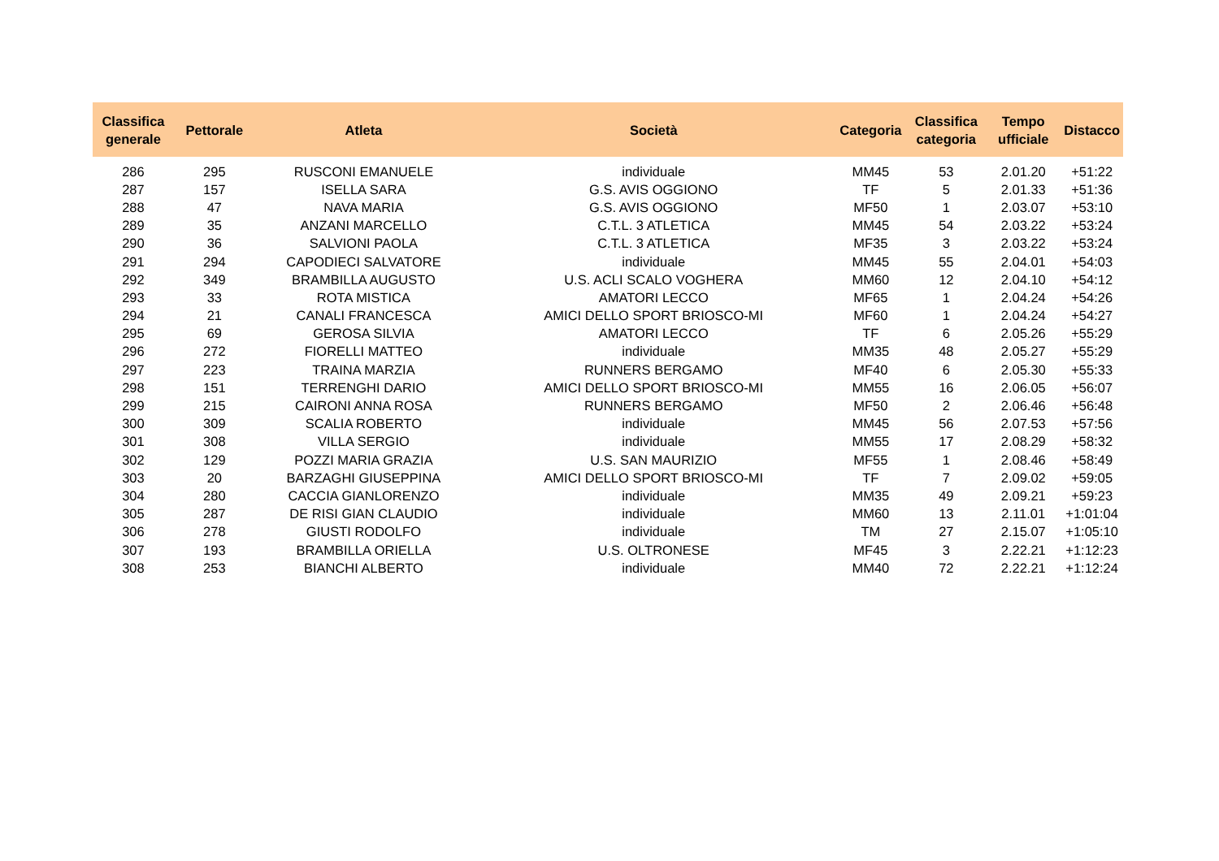| Classifica generale | Pettorale | Atleta | Società | Categoria | Classifica categoria | Tempo ufficiale | Distacco |
| --- | --- | --- | --- | --- | --- | --- | --- |
| 286 | 295 | RUSCONI EMANUELE | individuale | MM45 | 53 | 2.01.20 | +51:22 |
| 287 | 157 | ISELLA SARA | G.S. AVIS OGGIONO | TF | 5 | 2.01.33 | +51:36 |
| 288 | 47 | NAVA MARIA | G.S. AVIS OGGIONO | MF50 | 1 | 2.03.07 | +53:10 |
| 289 | 35 | ANZANI MARCELLO | C.T.L. 3 ATLETICA | MM45 | 54 | 2.03.22 | +53:24 |
| 290 | 36 | SALVIONI PAOLA | C.T.L. 3 ATLETICA | MF35 | 3 | 2.03.22 | +53:24 |
| 291 | 294 | CAPODIECI SALVATORE | individuale | MM45 | 55 | 2.04.01 | +54:03 |
| 292 | 349 | BRAMBILLA AUGUSTO | U.S. ACLI SCALO VOGHERA | MM60 | 12 | 2.04.10 | +54:12 |
| 293 | 33 | ROTA MISTICA | AMATORI LECCO | MF65 | 1 | 2.04.24 | +54:26 |
| 294 | 21 | CANALI FRANCESCA | AMICI DELLO SPORT BRIOSCO-MI | MF60 | 1 | 2.04.24 | +54:27 |
| 295 | 69 | GEROSA SILVIA | AMATORI LECCO | TF | 6 | 2.05.26 | +55:29 |
| 296 | 272 | FIORELLI MATTEO | individuale | MM35 | 48 | 2.05.27 | +55:29 |
| 297 | 223 | TRAINA MARZIA | RUNNERS BERGAMO | MF40 | 6 | 2.05.30 | +55:33 |
| 298 | 151 | TERRENGHI DARIO | AMICI DELLO SPORT BRIOSCO-MI | MM55 | 16 | 2.06.05 | +56:07 |
| 299 | 215 | CAIRONI ANNA ROSA | RUNNERS BERGAMO | MF50 | 2 | 2.06.46 | +56:48 |
| 300 | 309 | SCALIA ROBERTO | individuale | MM45 | 56 | 2.07.53 | +57:56 |
| 301 | 308 | VILLA SERGIO | individuale | MM55 | 17 | 2.08.29 | +58:32 |
| 302 | 129 | POZZI MARIA GRAZIA | U.S. SAN MAURIZIO | MF55 | 1 | 2.08.46 | +58:49 |
| 303 | 20 | BARZAGHI GIUSEPPINA | AMICI DELLO SPORT BRIOSCO-MI | TF | 7 | 2.09.02 | +59:05 |
| 304 | 280 | CACCIA GIANLORENZO | individuale | MM35 | 49 | 2.09.21 | +59:23 |
| 305 | 287 | DE RISI GIAN CLAUDIO | individuale | MM60 | 13 | 2.11.01 | +1:01:04 |
| 306 | 278 | GIUSTI RODOLFO | individuale | TM | 27 | 2.15.07 | +1:05:10 |
| 307 | 193 | BRAMBILLA ORIELLA | U.S. OLTRONESE | MF45 | 3 | 2.22.21 | +1:12:23 |
| 308 | 253 | BIANCHI ALBERTO | individuale | MM40 | 72 | 2.22.21 | +1:12:24 |